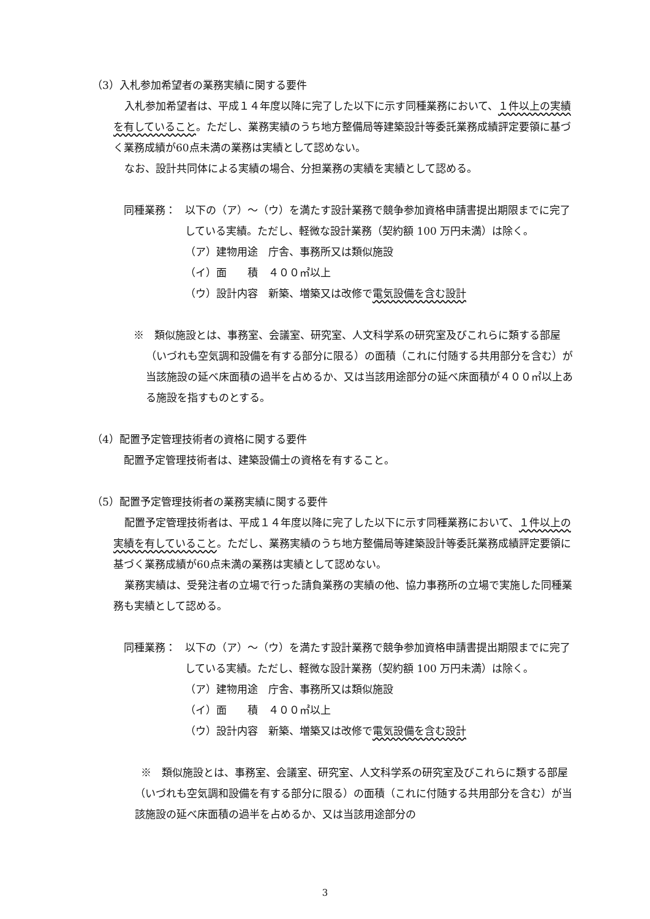（3）入札参加希望者の業務実績に関する要件
入札参加希望者は、平成１４年度以降に完了した以下に示す同種業務において、１件以上の実績を有していること。ただし、業務実績のうち地方整備局等建築設計等委託業務成績評定要領に基づく業務成績が60点未満の業務は実績として認めない。
なお、設計共同体による実績の場合、分担業務の実績を実績として認める。
同種業務： 以下の（ア）～（ウ）を満たす設計業務で競争参加資格申請書提出期限までに完了している実績。ただし、軽微な設計業務（契約額 100 万円未満）は除く。
（ア）建物用途　庁舎、事務所又は類似施設
（イ）面　　積　４００㎡以上
（ウ）設計内容　新築、増築又は改修で電気設備を含む設計
※　類似施設とは、事務室、会議室、研究室、人文科学系の研究室及びこれらに類する部屋（いづれも空気調和設備を有する部分に限る）の面積（これに付随する共用部分を含む）が当該施設の延べ床面積の過半を占めるか、又は当該用途部分の延べ床面積が４００㎡以上ある施設を指すものとする。
（4）配置予定管理技術者の資格に関する要件
配置予定管理技術者は、建築設備士の資格を有すること。
（5）配置予定管理技術者の業務実績に関する要件
配置予定管理技術者は、平成１４年度以降に完了した以下に示す同種業務において、１件以上の実績を有していること。ただし、業務実績のうち地方整備局等建築設計等委託業務成績評定要領に基づく業務成績が60点未満の業務は実績として認めない。
業務実績は、受発注者の立場で行った請負業務の実績の他、協力事務所の立場で実施した同種業務も実績として認める。
同種業務： 以下の（ア）～（ウ）を満たす設計業務で競争参加資格申請書提出期限までに完了している実績。ただし、軽微な設計業務（契約額 100 万円未満）は除く。
（ア）建物用途　庁舎、事務所又は類似施設
（イ）面　　積　４００㎡以上
（ウ）設計内容　新築、増築又は改修で電気設備を含む設計
※　類似施設とは、事務室、会議室、研究室、人文科学系の研究室及びこれらに類する部屋（いづれも空気調和設備を有する部分に限る）の面積（これに付随する共用部分を含む）が当該施設の延べ床面積の過半を占めるか、又は当該用途部分の
3